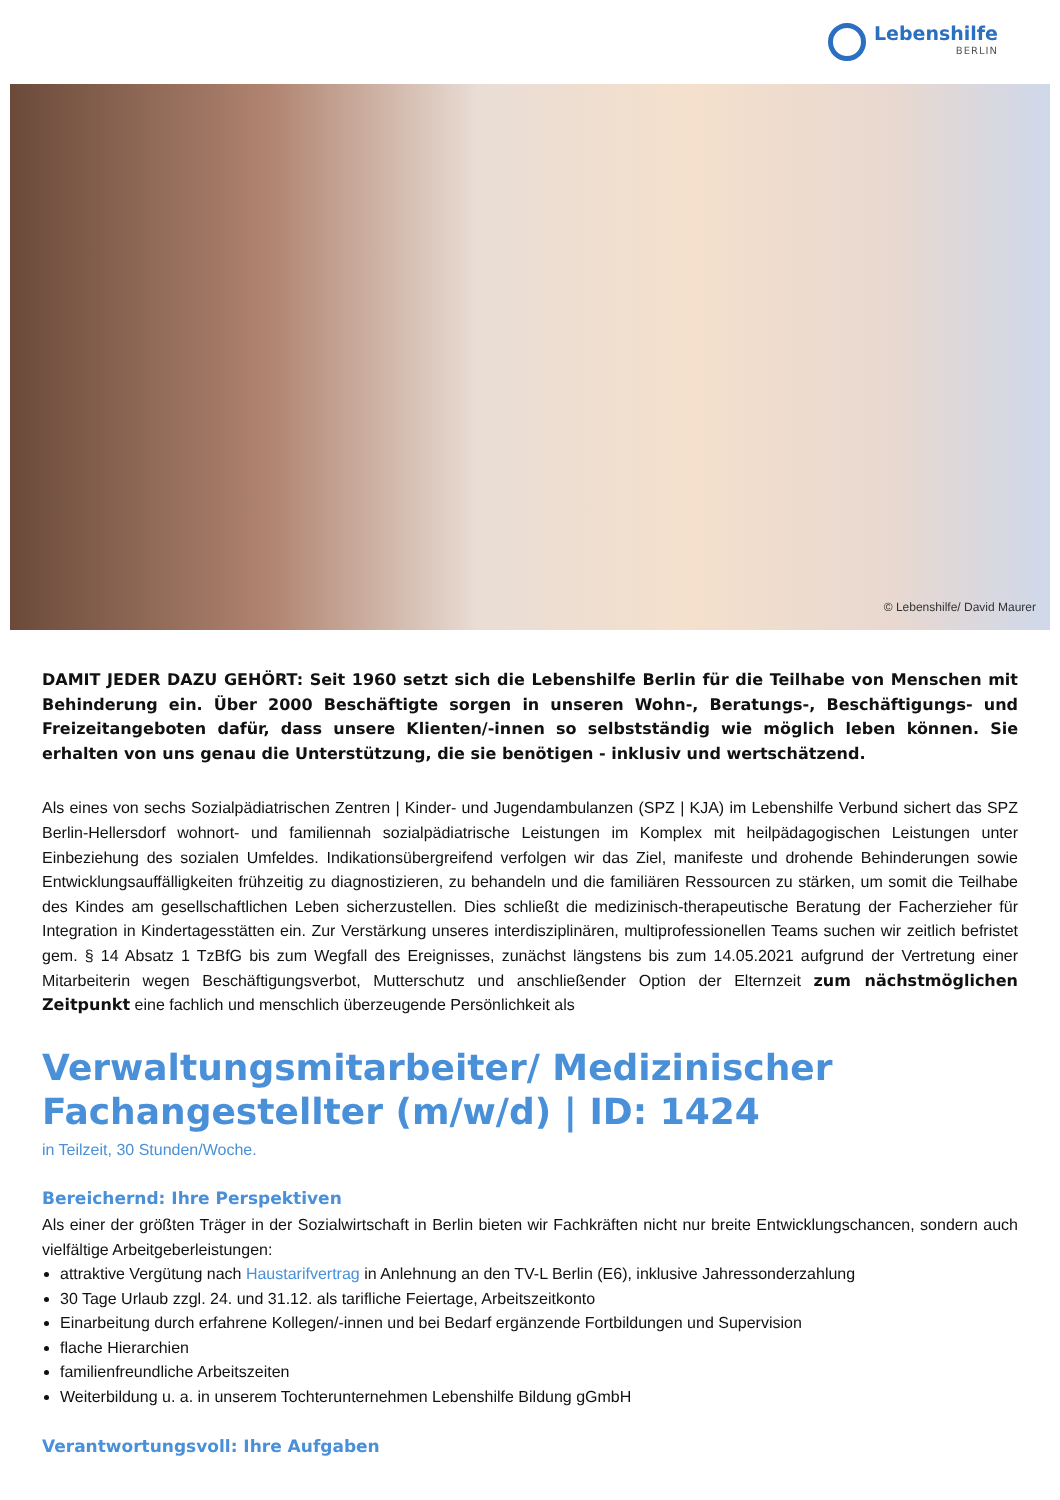Lebenshilfe
BERLIN
© Lebenshilfe/ David Maurer
DAMIT JEDER DAZU GEHÖRT: Seit 1960 setzt sich die Lebenshilfe Berlin für die Teilhabe von Menschen mit Behinderung ein. Über 2000 Beschäftigte sorgen in unseren Wohn-, Beratungs-, Beschäftigungs- und Freizeitangeboten dafür, dass unsere Klienten/-innen so selbstständig wie möglich leben können. Sie erhalten von uns genau die Unterstützung, die sie benötigen - inklusiv und wertschätzend.
Als eines von sechs Sozialpädiatrischen Zentren | Kinder- und Jugendambulanzen (SPZ | KJA) im Lebenshilfe Verbund sichert das SPZ Berlin-Hellersdorf wohnort- und familiennah sozialpädiatrische Leistungen im Komplex mit heilpädagogischen Leistungen unter Einbeziehung des sozialen Umfeldes. Indikationsübergreifend verfolgen wir das Ziel, manifeste und drohende Behinderungen sowie Entwicklungsauffälligkeiten frühzeitig zu diagnostizieren, zu behandeln und die familiären Ressourcen zu stärken, um somit die Teilhabe des Kindes am gesellschaftlichen Leben sicherzustellen. Dies schließt die medizinisch-therapeutische Beratung der Facherzieher für Integration in Kindertagesstätten ein. Zur Verstärkung unseres interdisziplinären, multiprofessionellen Teams suchen wir zeitlich befristet gem. § 14 Absatz 1 TzBfG bis zum Wegfall des Ereignisses, zunächst längstens bis zum 14.05.2021 aufgrund der Vertretung einer Mitarbeiterin wegen Beschäftigungsverbot, Mutterschutz und anschließender Option der Elternzeit zum nächstmöglichen Zeitpunkt eine fachlich und menschlich überzeugende Persönlichkeit als
Verwaltungsmitarbeiter/ Medizinischer Fachangestellter (m/w/d) | ID: 1424
in Teilzeit, 30 Stunden/Woche.
Bereichernd: Ihre Perspektiven
Als einer der größten Träger in der Sozialwirtschaft in Berlin bieten wir Fachkräften nicht nur breite Entwicklungschancen, sondern auch vielfältige Arbeitgeberleistungen:
attraktive Vergütung nach Haustarifvertrag in Anlehnung an den TV-L Berlin (E6), inklusive Jahressonderzahlung
30 Tage Urlaub zzgl. 24. und 31.12. als tarifliche Feiertage, Arbeitszeitkonto
Einarbeitung durch erfahrene Kollegen/-innen und bei Bedarf ergänzende Fortbildungen und Supervision
flache Hierarchien
familienfreundliche Arbeitszeiten
Weiterbildung u. a. in unserem Tochterunternehmen Lebenshilfe Bildung gGmbH
Verantwortungsvoll: Ihre Aufgaben